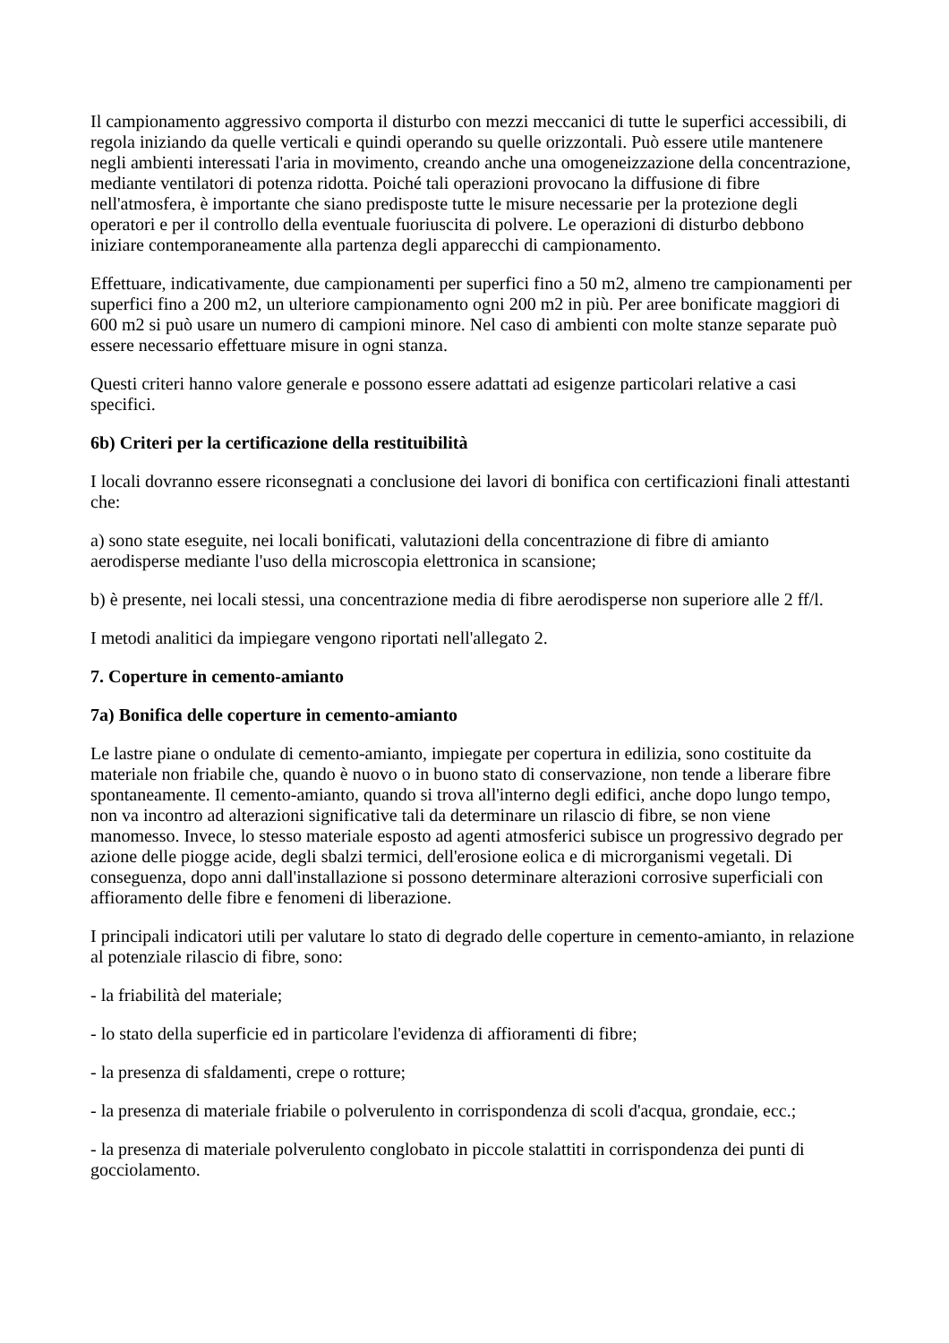Il campionamento aggressivo comporta il disturbo con mezzi meccanici di tutte le superfici accessibili, di regola iniziando da quelle verticali e quindi operando su quelle orizzontali. Può essere utile mantenere negli ambienti interessati l'aria in movimento, creando anche una omogeneizzazione della concentrazione, mediante ventilatori di potenza ridotta. Poiché tali operazioni provocano la diffusione di fibre nell'atmosfera, è importante che siano predisposte tutte le misure necessarie per la protezione degli operatori e per il controllo della eventuale fuoriuscita di polvere. Le operazioni di disturbo debbono iniziare contemporaneamente alla partenza degli apparecchi di campionamento.
Effettuare, indicativamente, due campionamenti per superfici fino a 50 m2, almeno tre campionamenti per superfici fino a 200 m2, un ulteriore campionamento ogni 200 m2 in più. Per aree bonificate maggiori di 600 m2 si può usare un numero di campioni minore. Nel caso di ambienti con molte stanze separate può essere necessario effettuare misure in ogni stanza.
Questi criteri hanno valore generale e possono essere adattati ad esigenze particolari relative a casi specifici.
6b) Criteri per la certificazione della restituibilità
I locali dovranno essere riconsegnati a conclusione dei lavori di bonifica con certificazioni finali attestanti che:
a) sono state eseguite, nei locali bonificati, valutazioni della concentrazione di fibre di amianto aerodisperse mediante l'uso della microscopia elettronica in scansione;
b) è presente, nei locali stessi, una concentrazione media di fibre aerodisperse non superiore alle 2 ff/l.
I metodi analitici da impiegare vengono riportati nell'allegato 2.
7. Coperture in cemento-amianto
7a) Bonifica delle coperture in cemento-amianto
Le lastre piane o ondulate di cemento-amianto, impiegate per copertura in edilizia, sono costituite da materiale non friabile che, quando è nuovo o in buono stato di conservazione, non tende a liberare fibre spontaneamente. Il cemento-amianto, quando si trova all'interno degli edifici, anche dopo lungo tempo, non va incontro ad alterazioni significative tali da determinare un rilascio di fibre, se non viene manomesso. Invece, lo stesso materiale esposto ad agenti atmosferici subisce un progressivo degrado per azione delle piogge acide, degli sbalzi termici, dell'erosione eolica e di microrganismi vegetali. Di conseguenza, dopo anni dall'installazione si possono determinare alterazioni corrosive superficiali con affioramento delle fibre e fenomeni di liberazione.
I principali indicatori utili per valutare lo stato di degrado delle coperture in cemento-amianto, in relazione al potenziale rilascio di fibre, sono:
- la friabilità del materiale;
- lo stato della superficie ed in particolare l'evidenza di affioramenti di fibre;
- la presenza di sfaldamenti, crepe o rotture;
- la presenza di materiale friabile o polverulento in corrispondenza di scoli d'acqua, grondaie, ecc.;
- la presenza di materiale polverulento conglobato in piccole stalattiti in corrispondenza dei punti di gocciolamento.